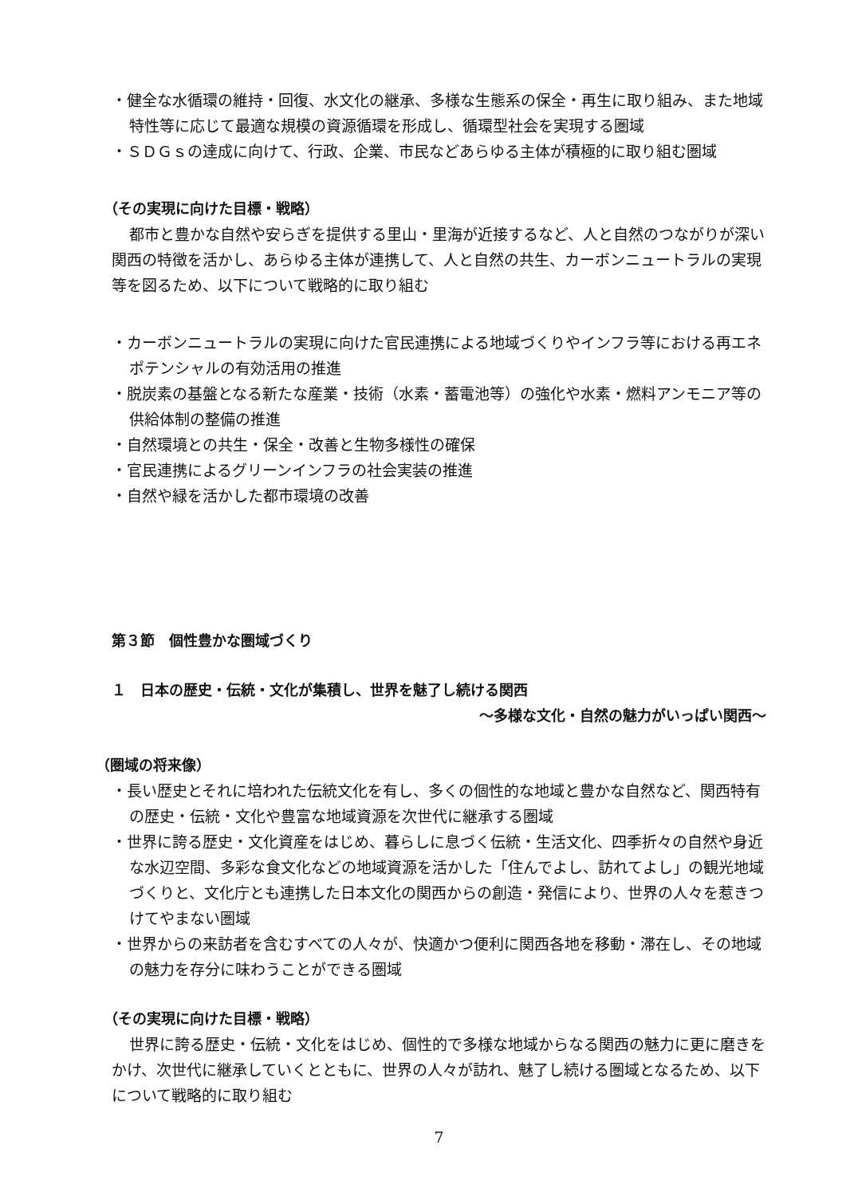・健全な水循環の維持・回復、水文化の継承、多様な生態系の保全・再生に取り組み、また地域特性等に応じて最適な規模の資源循環を形成し、循環型社会を実現する圏域
・ＳＤＧｓの達成に向けて、行政、企業、市民などあらゆる主体が積極的に取り組む圏域
（その実現に向けた目標・戦略）
都市と豊かな自然や安らぎを提供する里山・里海が近接するなど、人と自然のつながりが深い関西の特徴を活かし、あらゆる主体が連携して、人と自然の共生、カーボンニュートラルの実現等を図るため、以下について戦略的に取り組む
・カーボンニュートラルの実現に向けた官民連携による地域づくりやインフラ等における再エネポテンシャルの有効活用の推進
・脱炭素の基盤となる新たな産業・技術（水素・蓄電池等）の強化や水素・燃料アンモニア等の供給体制の整備の推進
・自然環境との共生・保全・改善と生物多様性の確保
・官民連携によるグリーンインフラの社会実装の推進
・自然や緑を活かした都市環境の改善
第３節　個性豊かな圏域づくり
１　日本の歴史・伝統・文化が集積し、世界を魅了し続ける関西
～多様な文化・自然の魅力がいっぱい関西～
（圏域の将来像）
・長い歴史とそれに培われた伝統文化を有し、多くの個性的な地域と豊かな自然など、関西特有の歴史・伝統・文化や豊富な地域資源を次世代に継承する圏域
・世界に誇る歴史・文化資産をはじめ、暮らしに息づく伝統・生活文化、四季折々の自然や身近な水辺空間、多彩な食文化などの地域資源を活かした「住んでよし、訪れてよし」の観光地域づくりと、文化庁とも連携した日本文化の関西からの創造・発信により、世界の人々を惹きつけてやまない圏域
・世界からの来訪者を含むすべての人々が、快適かつ便利に関西各地を移動・滞在し、その地域の魅力を存分に味わうことができる圏域
（その実現に向けた目標・戦略）
世界に誇る歴史・伝統・文化をはじめ、個性的で多様な地域からなる関西の魅力に更に磨きをかけ、次世代に継承していくとともに、世界の人々が訪れ、魅了し続ける圏域となるため、以下について戦略的に取り組む
7